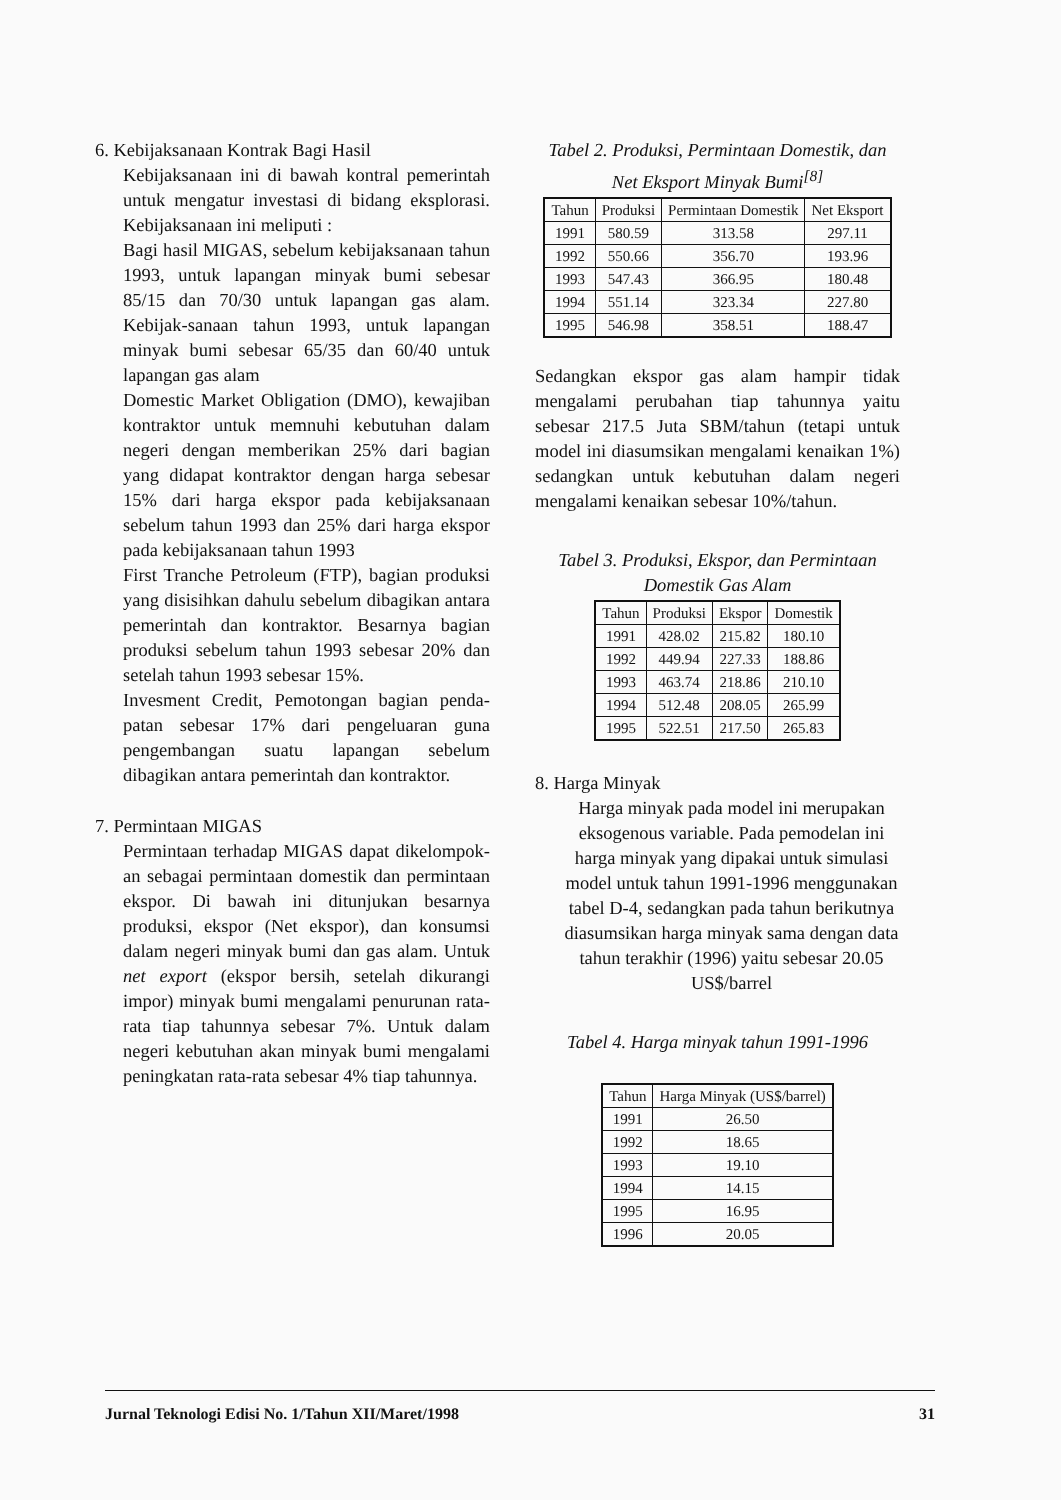6. Kebijaksanaan Kontrak Bagi Hasil
Kebijaksanaan ini di bawah kontral pemerintah untuk mengatur investasi di bidang eksplorasi. Kebijaksanaan ini meliputi :
Bagi hasil MIGAS, sebelum kebijaksanaan tahun 1993, untuk lapangan minyak bumi sebesar 85/15 dan 70/30 untuk lapangan gas alam. Kebijak-sanaan tahun 1993, untuk lapangan minyak bumi sebesar 65/35 dan 60/40 untuk lapangan gas alam
Domestic Market Obligation (DMO), kewajiban kontraktor untuk memnuhi kebutuhan dalam negeri dengan memberikan 25% dari bagian yang didapat kontraktor dengan harga sebesar 15% dari harga ekspor pada kebijaksanaan sebelum tahun 1993 dan 25% dari harga ekspor pada kebijaksanaan tahun 1993
First Tranche Petroleum (FTP), bagian produksi yang disisihkan dahulu sebelum dibagikan antara pemerintah dan kontraktor. Besarnya bagian produksi sebelum tahun 1993 sebesar 20% dan setelah tahun 1993 sebesar 15%.
Invesment Credit, Pemotongan bagian penda-patan sebesar 17% dari pengeluaran guna pengembangan suatu lapangan sebelum dibagikan antara pemerintah dan kontraktor.
7. Permintaan MIGAS
Permintaan terhadap MIGAS dapat dikelompok-an sebagai permintaan domestik dan permintaan ekspor. Di bawah ini ditunjukan besarnya produksi, ekspor (Net ekspor), dan konsumsi dalam negeri minyak bumi dan gas alam. Untuk net export (ekspor bersih, setelah dikurangi impor) minyak bumi mengalami penurunan rata-rata tiap tahunnya sebesar 7%. Untuk dalam negeri kebutuhan akan minyak bumi mengalami peningkatan rata-rata sebesar 4% tiap tahunnya.
Tabel 2. Produksi, Permintaan Domestik, dan Net Eksport Minyak Bumi<sup>[8]</sup>
| Tahun | Produksi | Permintaan Domestik | Net Eksport |
| --- | --- | --- | --- |
| 1991 | 580.59 | 313.58 | 297.11 |
| 1992 | 550.66 | 356.70 | 193.96 |
| 1993 | 547.43 | 366.95 | 180.48 |
| 1994 | 551.14 | 323.34 | 227.80 |
| 1995 | 546.98 | 358.51 | 188.47 |
Sedangkan ekspor gas alam hampir tidak mengalami perubahan tiap tahunnya yaitu sebesar 217.5 Juta SBM/tahun (tetapi untuk model ini diasumsikan mengalami kenaikan 1%) sedangkan untuk kebutuhan dalam negeri mengalami kenaikan sebesar 10%/tahun.
Tabel 3. Produksi, Ekspor, dan Permintaan Domestik Gas Alam
| Tahun | Produksi | Ekspor | Domestik |
| --- | --- | --- | --- |
| 1991 | 428.02 | 215.82 | 180.10 |
| 1992 | 449.94 | 227.33 | 188.86 |
| 1993 | 463.74 | 218.86 | 210.10 |
| 1994 | 512.48 | 208.05 | 265.99 |
| 1995 | 522.51 | 217.50 | 265.83 |
8. Harga Minyak
Harga minyak pada model ini merupakan eksogenous variable. Pada pemodelan ini harga minyak yang dipakai untuk simulasi model untuk tahun 1991-1996 menggunakan tabel D-4, sedangkan pada tahun berikutnya diasumsikan harga minyak sama dengan data tahun terakhir (1996) yaitu sebesar 20.05 US$/barrel
Tabel 4. Harga minyak tahun 1991-1996
| Tahun | Harga Minyak (US$/barrel) |
| --- | --- |
| 1991 | 26.50 |
| 1992 | 18.65 |
| 1993 | 19.10 |
| 1994 | 14.15 |
| 1995 | 16.95 |
| 1996 | 20.05 |
Jurnal Teknologi Edisi No. 1/Tahun XII/Maret/1998 31